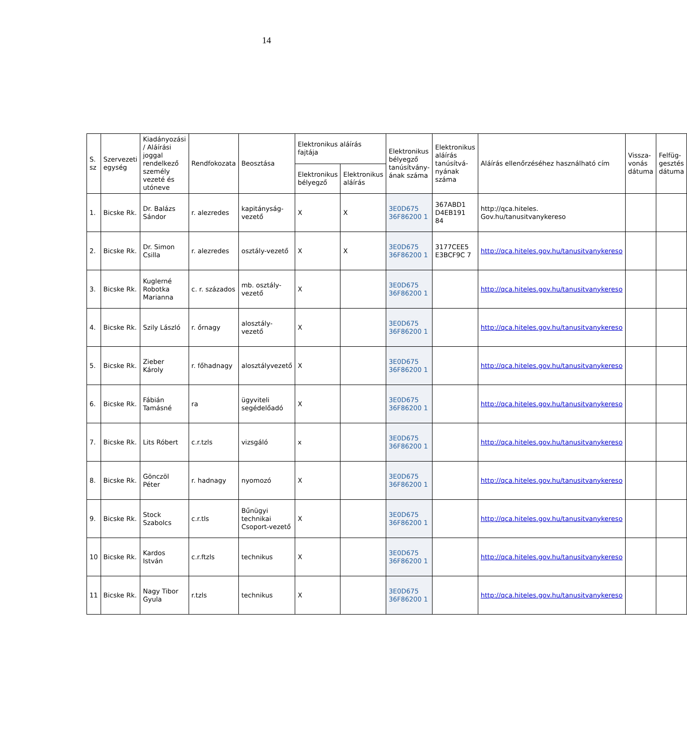14
| S. sz | Szervezeti egység | Kiadányozási / Aláírási joggal rendelkező személy vezeté és utóneve | Rendfokozata | Beosztása | Elektronikus aláírás fajtája | | Elektronikus bélyegző tanúsítvány­ának száma | Elektronikus aláírás tanúsítvá­nyának száma | Aláírás ellenőrzéséhez használható cím | Vissz­a-vonás dátuma | Felfüg­gesztés dátuma |
| --- | --- | --- | --- | --- | --- | --- | --- | --- | --- | --- | --- |
| | | | | | Elektronikus bélyegző | Elektronikus aláírás | | | | | |
| 1. | Bicske Rk. | Dr. Balázs Sándor | r. alezredes | kapitány­ság-vezető | X | X | 3E0D675 36F86200 1 | 367ABD1 D4EB191 84 | http://qca.hiteles. Gov.hu/tanusitvanykereso | | |
| 2. | Bicske Rk. | Dr. Simon Csilla | r. alezredes | osztály-vezető | X | X | 3E0D675 36F86200 1 | 3177CEE5 E3BCF9C 7 | http://qca.hiteles.gov.hu/tanusitvanykereso | | |
| 3. | Bicske Rk. | Kuglerné Robotka Marianna | c. r. százados | mb. osztály-vezető | X | | 3E0D675 36F86200 1 | | http://qca.hiteles.gov.hu/tanusitvanykereso | | |
| 4. | Bicske Rk. | Szily László | r. őrnagy | alosztály-vezető | X | | 3E0D675 36F86200 1 | | http://qca.hiteles.gov.hu/tanusitvanykereso | | |
| 5. | Bicske Rk. | Zieber Károly | r. főhadnagy | alosztályvezető | X | | 3E0D675 36F86200 1 | | http://qca.hiteles.gov.hu/tanusitvanykereso | | |
| 6. | Bicske Rk. | Fábián Tamásné | ra | ügyviteli segédelőadó | X | | 3E0D675 36F86200 1 | | http://qca.hiteles.gov.hu/tanusitvanykereso | | |
| 7. | Bicske Rk. | Lits Róbert | c.r.tzls | vizsgáló | x | | 3E0D675 36F86200 1 | | http://qca.hiteles.gov.hu/tanusitvanykereso | | |
| 8. | Bicske Rk. | Gönczöl Péter | r. hadnagy | nyomozó | X | | 3E0D675 36F86200 1 | | http://qca.hiteles.gov.hu/tanusitvanykereso | | |
| 9. | Bicske Rk. | Stock Szabolcs | c.r.tls | Bűnügyi technikai Csoport-vezető | X | | 3E0D675 36F86200 1 | | http://qca.hiteles.gov.hu/tanusitvanykereso | | |
| 10 | Bicske Rk. | Kardos István | c.r.ftzls | technikus | X | | 3E0D675 36F86200 1 | | http://qca.hiteles.gov.hu/tanusitvanykereso | | |
| 11 | Bicske Rk. | Nagy Tibor Gyula | r.tzls | technikus | X | | 3E0D675 36F86200 1 | | http://qca.hiteles.gov.hu/tanusitvanykereso | | |